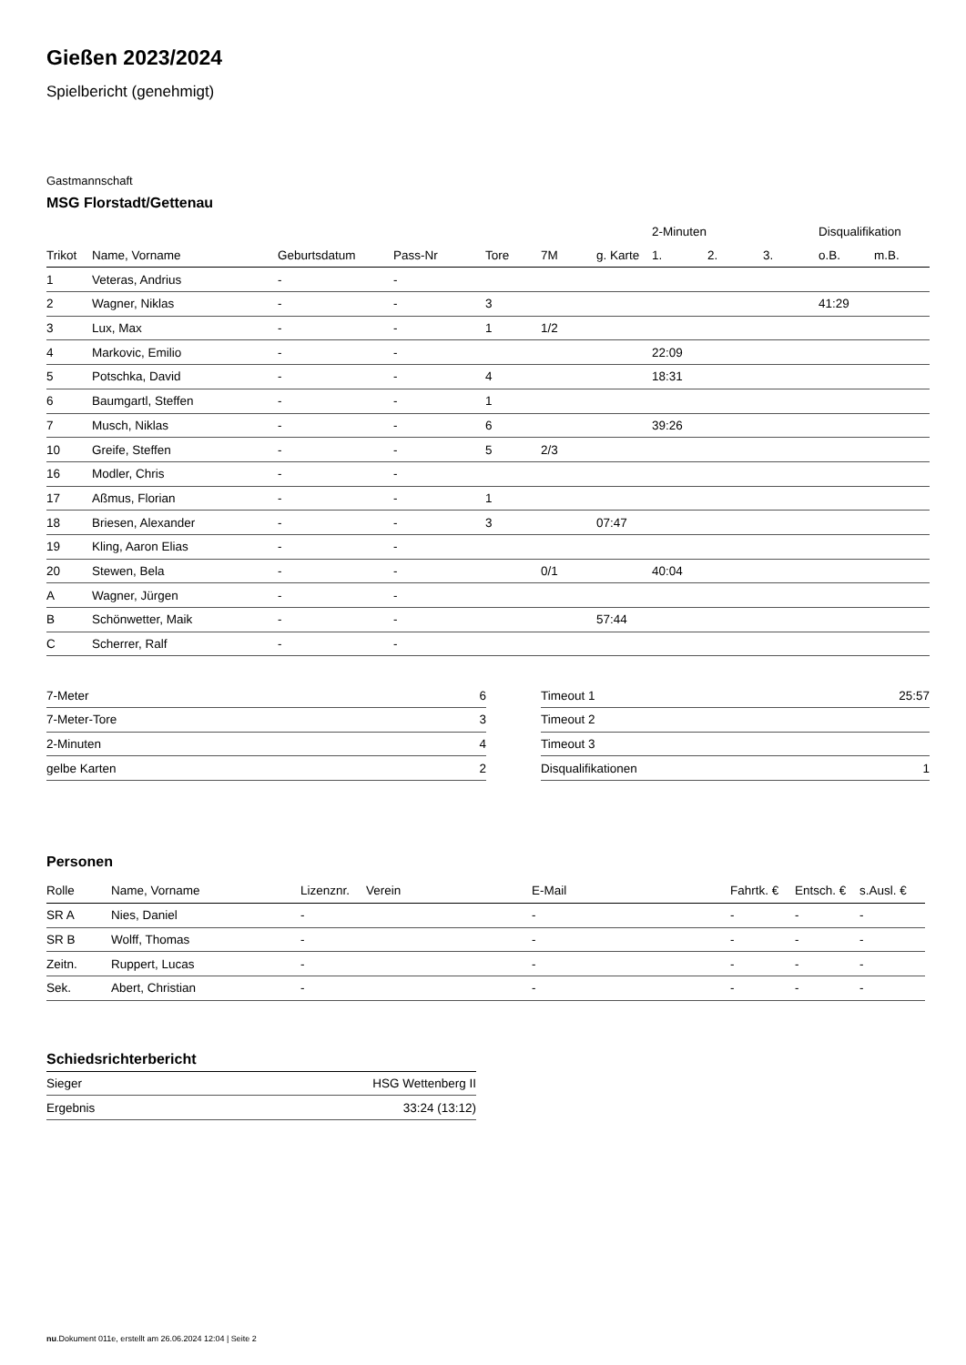Gießen 2023/2024
Spielbericht (genehmigt)
Gastmannschaft
MSG Florstadt/Gettenau
| | | | | | | | 2-Minuten | | | Disqualifikation | |
| --- | --- | --- | --- | --- | --- | --- | --- | --- | --- | --- | --- |
| Trikot | Name, Vorname | Geburtsdatum | Pass-Nr | Tore | 7M | g. Karte | 1. | 2. | 3. | o.B. | m.B. |
| 1 | Veteras, Andrius | - | - | | | | | | | | |
| 2 | Wagner, Niklas | - | - | 3 | | | | | | 41:29 | |
| 3 | Lux, Max | - | - | 1 | 1/2 | | | | | | |
| 4 | Markovic, Emilio | - | - | | | | 22:09 | | | | |
| 5 | Potschka, David | - | - | 4 | | | 18:31 | | | | |
| 6 | Baumgartl, Steffen | - | - | 1 | | | | | | | |
| 7 | Musch, Niklas | - | - | 6 | | | 39:26 | | | | |
| 10 | Greife, Steffen | - | - | 5 | 2/3 | | | | | | |
| 16 | Modler, Chris | - | - | | | | | | | | |
| 17 | Aßmus, Florian | - | - | 1 | | | | | | | |
| 18 | Briesen, Alexander | - | - | 3 | | 07:47 | | | | | |
| 19 | Kling, Aaron Elias | - | - | | | | | | | | |
| 20 | Stewen, Bela | - | - | | 0/1 | | 40:04 | | | | |
| A | Wagner, Jürgen | - | - | | | | | | | | |
| B | Schönwetter, Maik | - | - | | | 57:44 | | | | | |
| C | Scherrer, Ralf | - | - | | | | | | | | |
| 7-Meter | 6 |
| 7-Meter-Tore | 3 |
| 2-Minuten | 4 |
| gelbe Karten | 2 |
| Timeout 1 | 25:57 |
| Timeout 2 | |
| Timeout 3 | |
| Disqualifikationen | 1 |
Personen
| Rolle | Name, Vorname | Lizenznr. | Verein | E-Mail | Fahrtk. € | Entsch. € | s.Ausl. € |
| --- | --- | --- | --- | --- | --- | --- | --- |
| SR A | Nies, Daniel | - | | - | - | - | - |
| SR B | Wolff, Thomas | - | | - | - | - | - |
| Zeitn. | Ruppert, Lucas | - | | - | - | - | - |
| Sek. | Abert, Christian | - | | - | - | - | - |
Schiedsrichterbericht
| Sieger | HSG Wettenberg II |
| Ergebnis | 33:24 (13:12) |
nu.Dokument 011e, erstellt am 26.06.2024 12:04 | Seite 2